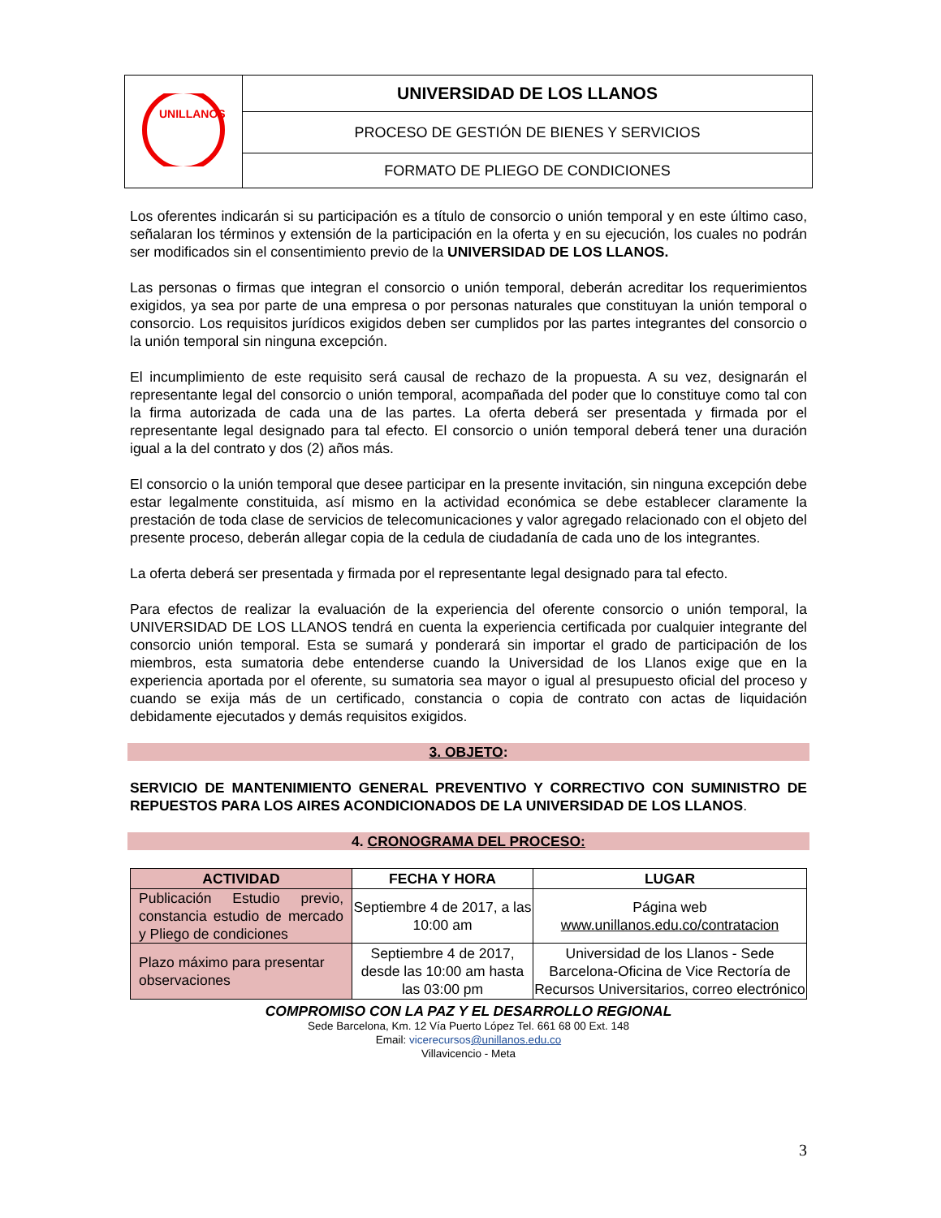| UNILLANOS | UNIVERSIDAD DE LOS LLANOS |
| | PROCESO DE GESTIÓN DE BIENES Y SERVICIOS |
| | FORMATO DE PLIEGO DE CONDICIONES |
Los oferentes indicarán si su participación es a título de consorcio o unión temporal y en este último caso, señalaran los términos y extensión de la participación en la oferta y en su ejecución, los cuales no podrán ser modificados sin el consentimiento previo de la UNIVERSIDAD DE LOS LLANOS.
Las personas o firmas que integran el consorcio o unión temporal, deberán acreditar los requerimientos exigidos, ya sea por parte de una empresa o por personas naturales que constituyan la unión temporal o consorcio. Los requisitos jurídicos exigidos deben ser cumplidos por las partes integrantes del consorcio o la unión temporal sin ninguna excepción.
El incumplimiento de este requisito será causal de rechazo de la propuesta. A su vez, designarán el representante legal del consorcio o unión temporal, acompañada del poder que lo constituye como tal con la firma autorizada de cada una de las partes. La oferta deberá ser presentada y firmada por el representante legal designado para tal efecto. El consorcio o unión temporal deberá tener una duración igual a la del contrato y dos (2) años más.
El consorcio o la unión temporal que desee participar en la presente invitación, sin ninguna excepción debe estar legalmente constituida, así mismo en la actividad económica se debe establecer claramente la prestación de toda clase de servicios de telecomunicaciones y valor agregado relacionado con el objeto del presente proceso, deberán allegar copia de la cedula de ciudadanía de cada uno de los integrantes.
La oferta deberá ser presentada y firmada por el representante legal designado para tal efecto.
Para efectos de realizar la evaluación de la experiencia del oferente consorcio o unión temporal, la UNIVERSIDAD DE LOS LLANOS tendrá en cuenta la experiencia certificada por cualquier integrante del consorcio unión temporal. Esta se sumará y ponderará sin importar el grado de participación de los miembros, esta sumatoria debe entenderse cuando la Universidad de los Llanos exige que en la experiencia aportada por el oferente, su sumatoria sea mayor o igual al presupuesto oficial del proceso y cuando se exija más de un certificado, constancia o copia de contrato con actas de liquidación debidamente ejecutados y demás requisitos exigidos.
3. OBJETO:
SERVICIO DE MANTENIMIENTO GENERAL PREVENTIVO Y CORRECTIVO CON SUMINISTRO DE REPUESTOS PARA LOS AIRES ACONDICIONADOS DE LA UNIVERSIDAD DE LOS LLANOS.
4. CRONOGRAMA DEL PROCESO:
| ACTIVIDAD | FECHA Y HORA | LUGAR |
| --- | --- | --- |
| Publicación Estudio previo, constancia estudio de mercado y Pliego de condiciones | Septiembre 4 de 2017, a las 10:00 am | Página web www.unillanos.edu.co/contratacion |
| Plazo máximo para presentar observaciones | Septiembre 4 de 2017, desde las 10:00 am hasta las 03:00 pm | Universidad de los Llanos - Sede Barcelona-Oficina de Vice Rectoría de Recursos Universitarios, correo electrónico |
COMPROMISO CON LA PAZ Y EL DESARROLLO REGIONAL
Sede Barcelona, Km. 12 Vía Puerto López Tel. 661 68 00 Ext. 148
Email: vicerecursos@unillanos.edu.co
Villavicencio - Meta
3